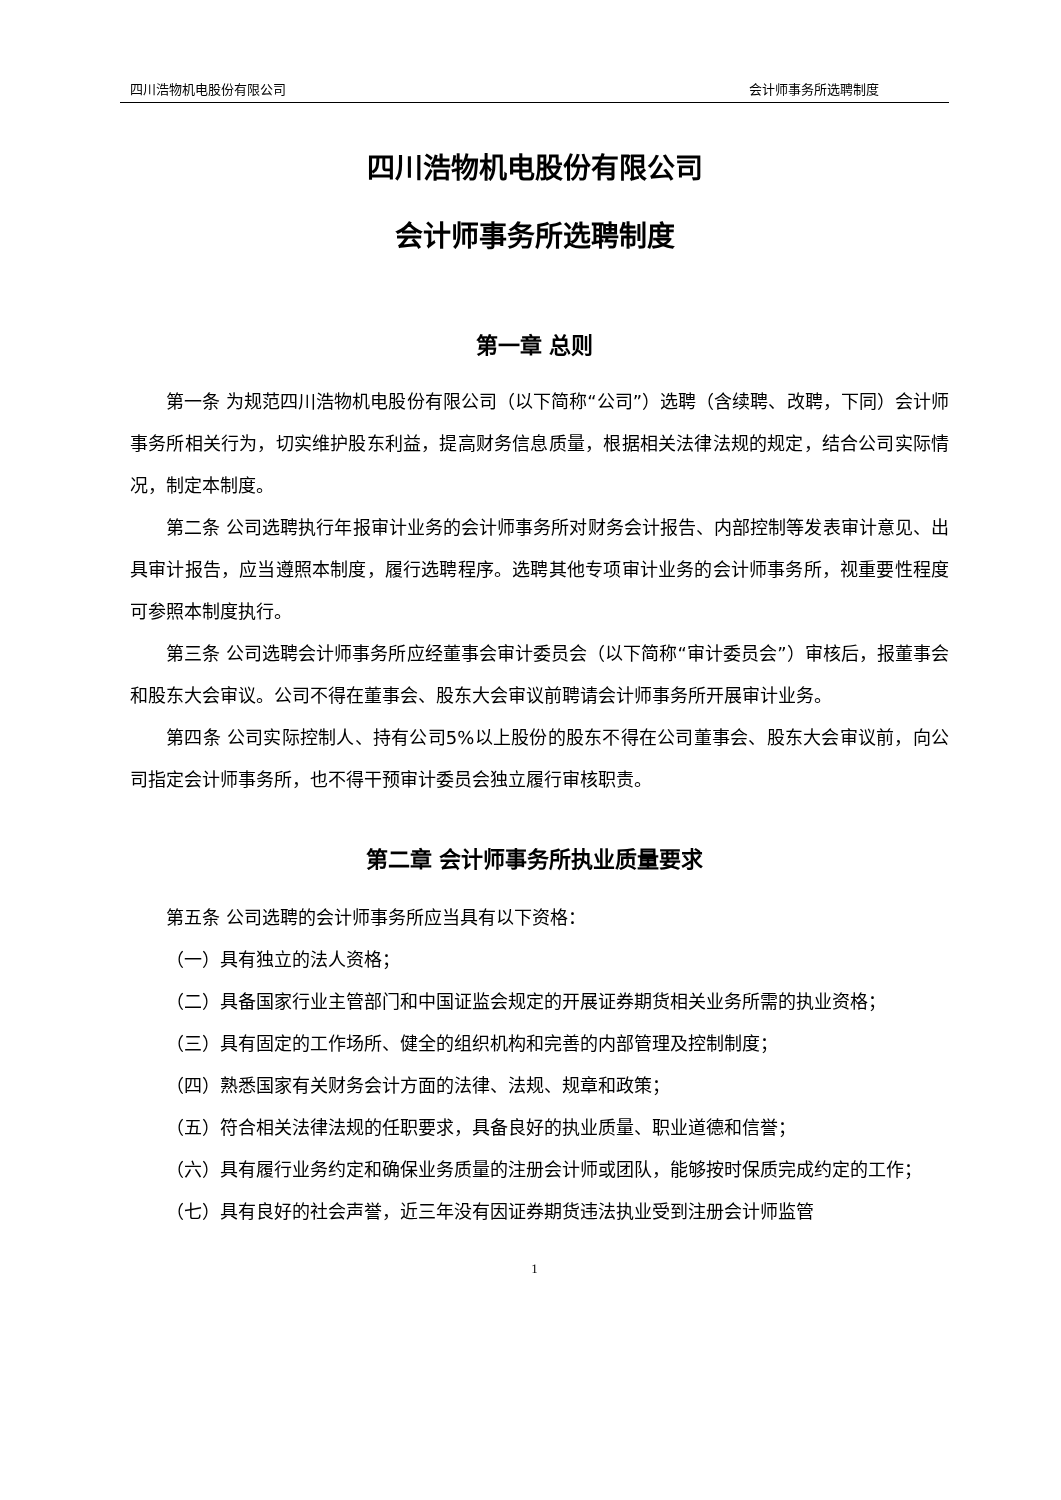四川浩物机电股份有限公司 会计师事务所选聘制度
四川浩物机电股份有限公司
会计师事务所选聘制度
第一章 总则
第一条 为规范四川浩物机电股份有限公司（以下简称“公司”）选聘（含续聘、改聘，下同）会计师事务所相关行为，切实维护股东利益，提高财务信息质量，根据相关法律法规的规定，结合公司实际情况，制定本制度。
第二条 公司选聘执行年报审计业务的会计师事务所对财务会计报告、内部控制等发表审计意见、出具审计报告，应当遵照本制度，履行选聘程序。选聘其他专项审计业务的会计师事务所，视重要性程度可参照本制度执行。
第三条 公司选聘会计师事务所应经董事会审计委员会（以下简称“审计委员会”）审核后，报董事会和股东大会审议。公司不得在董事会、股东大会审议前聘请会计师事务所开展审计业务。
第四条 公司实际控制人、持有公司5%以上股份的股东不得在公司董事会、股东大会审议前，向公司指定会计师事务所，也不得干预审计委员会独立履行审核职责。
第二章 会计师事务所执业质量要求
第五条 公司选聘的会计师事务所应当具有以下资格：
（一）具有独立的法人资格；
（二）具备国家行业主管部门和中国证监会规定的开展证券期货相关业务所需的执业资格；
（三）具有固定的工作场所、健全的组织机构和完善的内部管理及控制制度；
（四）熟悉国家有关财务会计方面的法律、法规、规章和政策；
（五）符合相关法律法规的任职要求，具备良好的执业质量、职业道德和信誉；
（六）具有履行业务约定和确保业务质量的注册会计师或团队，能够按时保质完成约定的工作；
（七）具有良好的社会声誉，近三年没有因证券期货违法执业受到注册会计师监管
1